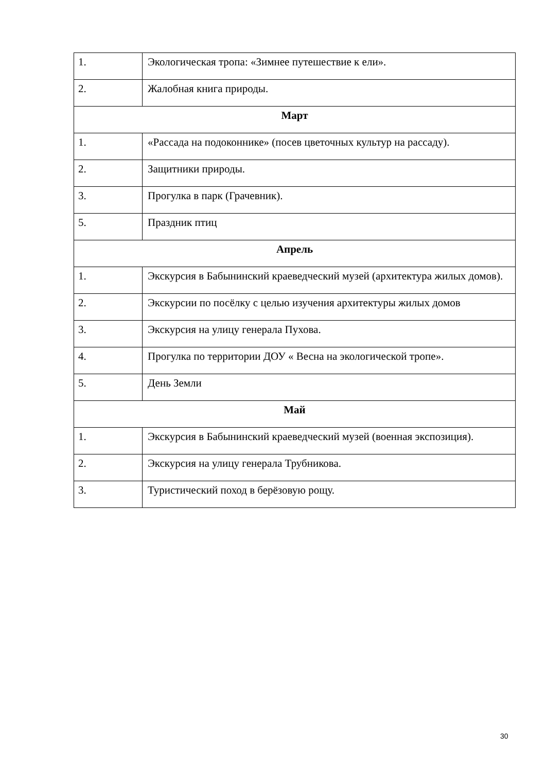| 1. | Экологическая тропа: «Зимнее путешествие к ели». |
| 2. | Жалобная книга природы. |
| Март | |
| 1. | «Рассада на подоконнике» (посев цветочных культур на рассаду). |
| 2. | Защитники природы. |
| 3. | Прогулка в парк (Грачевник). |
| 5. | Праздник птиц |
| Апрель | |
| 1. | Экскурсия в Бабынинский краеведческий музей (архитектура жилых домов). |
| 2. | Экскурсии по посёлку с целью изучения архитектуры жилых домов |
| 3. | Экскурсия на улицу генерала Пухова. |
| 4. | Прогулка по территории ДОУ « Весна на экологической тропе». |
| 5. | День Земли |
| Май | |
| 1. | Экскурсия в Бабынинский краеведческий музей (военная экспозиция). |
| 2. | Экскурсия на улицу генерала Трубникова. |
| 3. | Туристический поход в берёзовую рощу. |
30